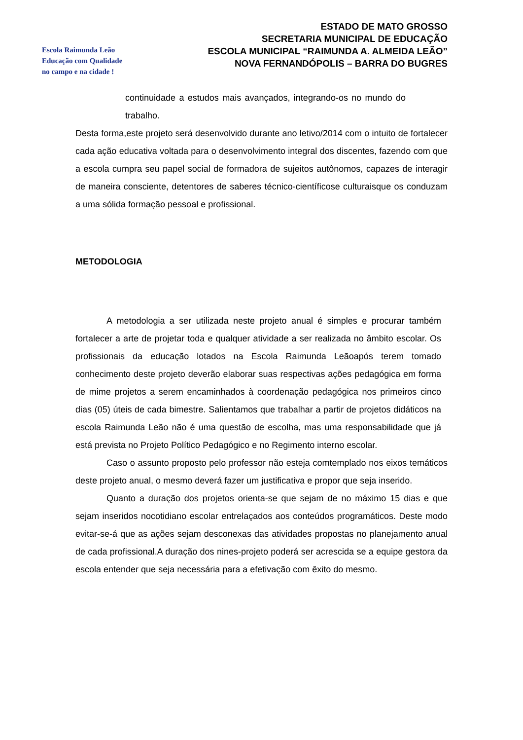Escola Raimunda Leão
Educação com Qualidade
no campo e na cidade !
ESTADO DE MATO GROSSO
SECRETARIA MUNICIPAL DE EDUCAÇÃO
ESCOLA MUNICIPAL “RAIMUNDA A. ALMEIDA LEÃO”
NOVA FERNANDÓPOLIS – BARRA DO BUGRES
continuidade a estudos mais avançados, integrando-os no mundo do trabalho.
Desta forma,este projeto será desenvolvido durante ano letivo/2014 com o intuito de fortalecer cada ação educativa voltada para o desenvolvimento integral dos discentes, fazendo com que a escola cumpra seu papel social de formadora de sujeitos autônomos, capazes de interagir de maneira consciente, detentores de saberes técnico-científicose culturaisque os conduzam a uma sólida formação pessoal e profissional.
METODOLOGIA
A metodologia a ser utilizada neste projeto anual é simples e procurar também fortalecer a arte de projetar toda e qualquer atividade a ser realizada no âmbito escolar. Os profissionais da educação lotados na Escola Raimunda Leãoapós terem tomado conhecimento deste projeto deverão elaborar suas respectivas ações pedagógica em forma de mime projetos a serem encaminhados à coordenação pedagógica nos primeiros cinco dias (05) úteis de cada bimestre. Salientamos que trabalhar a partir de projetos didáticos na escola Raimunda Leão não é uma questão de escolha, mas uma responsabilidade que já está prevista no Projeto Político Pedagógico e no Regimento interno escolar.
Caso o assunto proposto pelo professor não esteja comtemplado nos eixos temáticos deste projeto anual, o mesmo deverá fazer um justificativa e propor que seja inserido.
Quanto a duração dos projetos orienta-se que sejam de no máximo 15 dias e que sejam inseridos nocotidiano escolar entrelaçados aos conteúdos programáticos. Deste modo evitar-se-á que as ações sejam desconexas das atividades propostas no planejamento anual de cada profissional.A duração dos nines-projeto poderá ser acrescida se a equipe gestora da escola entender que seja necessária para a efetivação com êxito do mesmo.